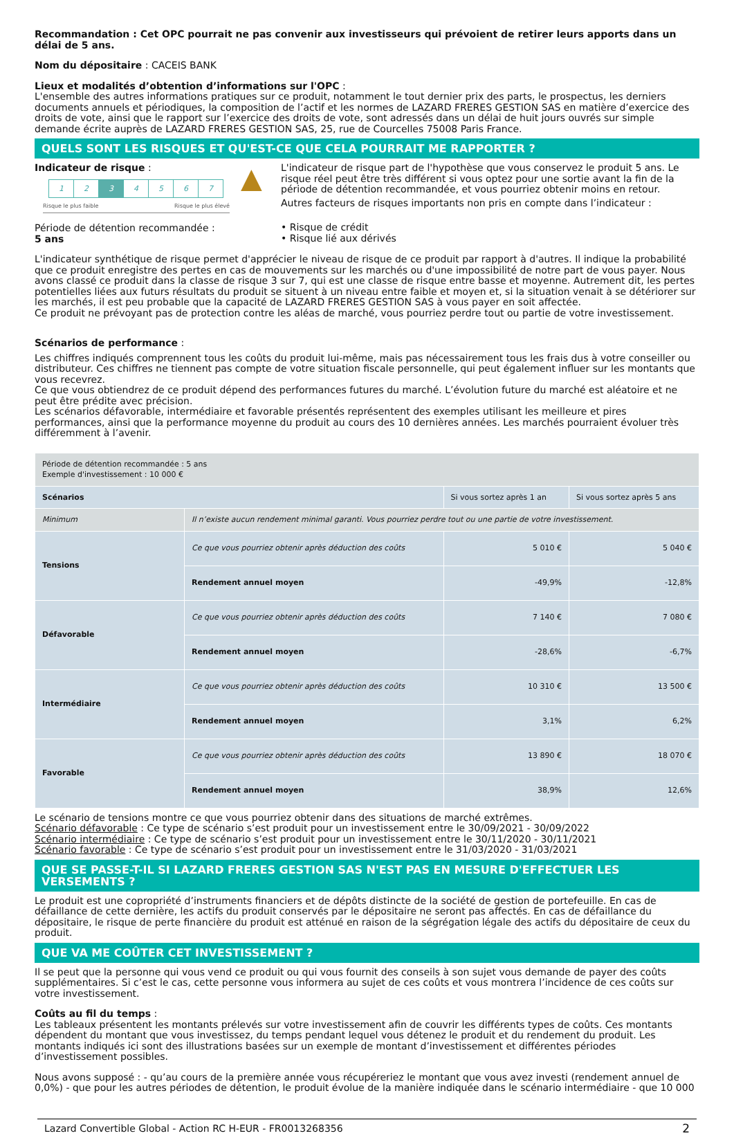Recommandation : Cet OPC pourrait ne pas convenir aux investisseurs qui prévoient de retirer leurs apports dans un délai de 5 ans.
Nom du dépositaire : CACEIS BANK
Lieux et modalités d’obtention d’informations sur l'OPC :
L'ensemble des autres informations pratiques sur ce produit, notamment le tout dernier prix des parts, le prospectus, les derniers documents annuels et périodiques, la composition de l’actif et les normes de LAZARD FRERES GESTION SAS en matière d’exercice des droits de vote, ainsi que le rapport sur l’exercice des droits de vote, sont adressés dans un délai de huit jours ouvrés sur simple demande écrite auprès de LAZARD FRERES GESTION SAS, 25, rue de Courcelles 75008 Paris France.
QUELS SONT LES RISQUES ET QU'EST-CE QUE CELA POURRAIT ME RAPPORTER ?
Indicateur de risque :
1 2 3 4 5 6 7
Risque le plus faible Risque le plus élevé
Période de détention recommandée :
5 ans
▲
L'indicateur de risque part de l'hypothèse que vous conservez le produit 5 ans. Le risque réel peut être très différent si vous optez pour une sortie avant la fin de la période de détention recommandée, et vous pourriez obtenir moins en retour.
Autres facteurs de risques importants non pris en compte dans l’indicateur :
• Risque de crédit
• Risque lié aux dérivés
L'indicateur synthétique de risque permet d'apprécier le niveau de risque de ce produit par rapport à d'autres. Il indique la probabilité que ce produit enregistre des pertes en cas de mouvements sur les marchés ou d'une impossibilité de notre part de vous payer. Nous avons classé ce produit dans la classe de risque 3 sur 7, qui est une classe de risque entre basse et moyenne. Autrement dit, les pertes potentielles liées aux futurs résultats du produit se situent à un niveau entre faible et moyen et, si la situation venait à se détériorer sur les marchés, il est peu probable que la capacité de LAZARD FRERES GESTION SAS à vous payer en soit affectée.
Ce produit ne prévoyant pas de protection contre les aléas de marché, vous pourriez perdre tout ou partie de votre investissement.
Scénarios de performance :
Les chiffres indiqués comprennent tous les coûts du produit lui-même, mais pas nécessairement tous les frais dus à votre conseiller ou distributeur. Ces chiffres ne tiennent pas compte de votre situation fiscale personnelle, qui peut également influer sur les montants que vous recevrez.
Ce que vous obtiendrez de ce produit dépend des performances futures du marché. L’évolution future du marché est aléatoire et ne peut être prédite avec précision.
Les scénarios défavorable, intermédiaire et favorable présentés représentent des exemples utilisant les meilleure et pires performances, ainsi que la performance moyenne du produit au cours des 10 dernières années. Les marchés pourraient évoluer très différemment à l’avenir.
| Période de détention recommandée : 5 ans Exemple d'investissement : 10 000 € | | | |
| Scénarios | | Si vous sortez après 1 an | Si vous sortez après 5 ans |
| Minimum | Il n’existe aucun rendement minimal garanti. Vous pourriez perdre tout ou une partie de votre investissement. | | |
| Tensions | Ce que vous pourriez obtenir après déduction des coûts | 5 010 € | 5 040 € |
| | Rendement annuel moyen | -49,9% | -12,8% |
| Défavorable | Ce que vous pourriez obtenir après déduction des coûts | 7 140 € | 7 080 € |
| | Rendement annuel moyen | -28,6% | -6,7% |
| Intermédiaire | Ce que vous pourriez obtenir après déduction des coûts | 10 310 € | 13 500 € |
| | Rendement annuel moyen | 3,1% | 6,2% |
| Favorable | Ce que vous pourriez obtenir après déduction des coûts | 13 890 € | 18 070 € |
| | Rendement annuel moyen | 38,9% | 12,6% |
Le scénario de tensions montre ce que vous pourriez obtenir dans des situations de marché extrêmes.
Scénario défavorable : Ce type de scénario s’est produit pour un investissement entre le 30/09/2021 - 30/09/2022
Scénario intermédiaire : Ce type de scénario s’est produit pour un investissement entre le 30/11/2020 - 30/11/2021
Scénario favorable : Ce type de scénario s’est produit pour un investissement entre le 31/03/2020 - 31/03/2021
QUE SE PASSE-T-IL SI LAZARD FRERES GESTION SAS N'EST PAS EN MESURE D'EFFECTUER LES VERSEMENTS ?
Le produit est une copropriété d’instruments financiers et de dépôts distincte de la société de gestion de portefeuille. En cas de défaillance de cette dernière, les actifs du produit conservés par le dépositaire ne seront pas affectés. En cas de défaillance du dépositaire, le risque de perte financière du produit est atténué en raison de la ségrégation légale des actifs du dépositaire de ceux du produit.
QUE VA ME COÛTER CET INVESTISSEMENT ?
Il se peut que la personne qui vous vend ce produit ou qui vous fournit des conseils à son sujet vous demande de payer des coûts supplémentaires. Si c’est le cas, cette personne vous informera au sujet de ces coûts et vous montrera l’incidence de ces coûts sur votre investissement.
Coûts au fil du temps :
Les tableaux présentent les montants prélevés sur votre investissement afin de couvrir les différents types de coûts. Ces montants dépendent du montant que vous investissez, du temps pendant lequel vous détenez le produit et du rendement du produit. Les montants indiqués ici sont des illustrations basées sur un exemple de montant d’investissement et différentes périodes d’investissement possibles.
Nous avons supposé : - qu’au cours de la première année vous récupéreriez le montant que vous avez investi (rendement annuel de 0,0%) - que pour les autres périodes de détention, le produit évolue de la manière indiquée dans le scénario intermédiaire - que 10 000
Lazard Convertible Global - Action RC H-EUR - FR0013268356 2